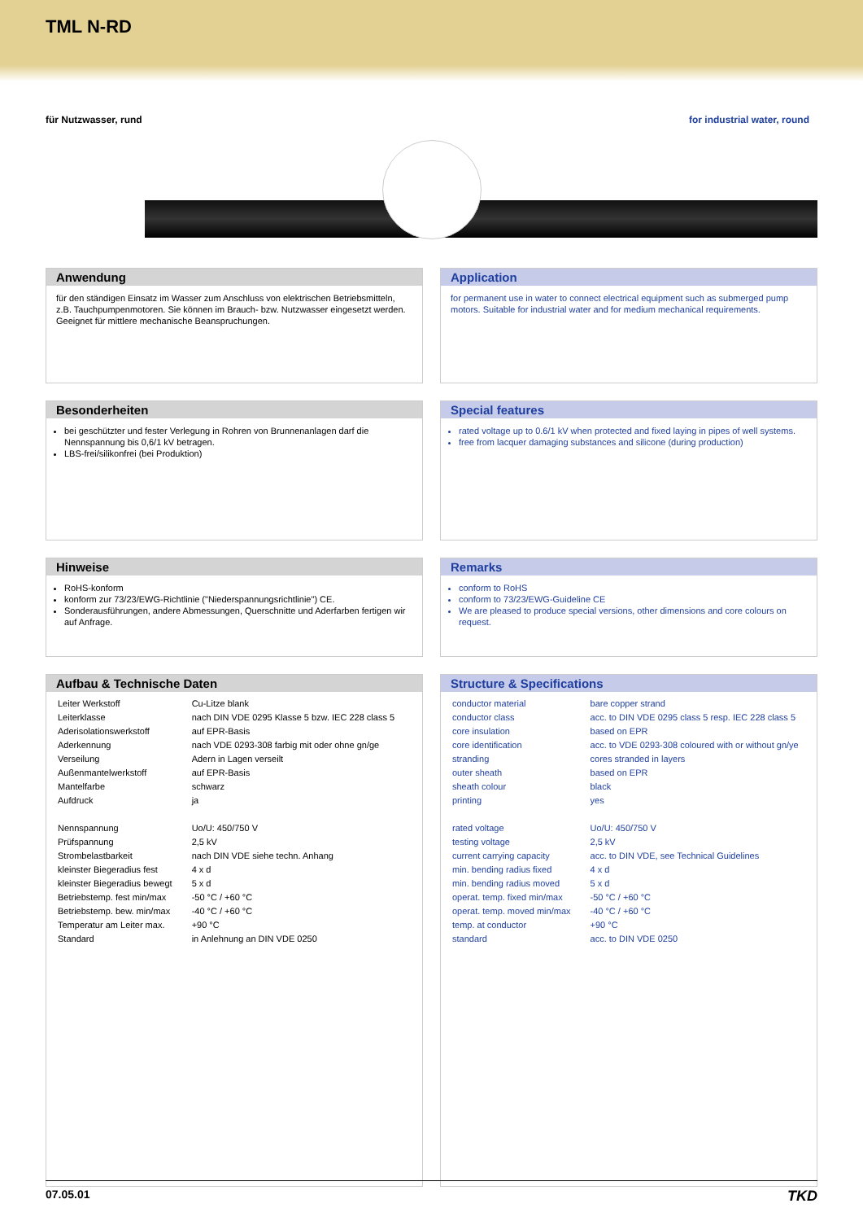TML N-RD
für Nutzwasser, rund for industrial water, round
Anwendung
für den ständigen Einsatz im Wasser zum Anschluss von elektrischen Betriebsmitteln, z.B. Tauchpumpenmotoren. Sie können im Brauch- bzw. Nutzwasser eingesetzt werden. Geeignet für mittlere mechanische Beanspruchungen.
Application
for permanent use in water to connect electrical equipment such as submerged pump motors. Suitable for industrial water and for medium mechanical requirements.
Besonderheiten
bei geschützter und fester Verlegung in Rohren von Brunnenanlagen darf die Nennspannung bis 0,6/1 kV betragen.
LBS-frei/silikonfrei (bei Produktion)
Special features
rated voltage up to 0.6/1 kV when protected and fixed laying in pipes of well systems.
free from lacquer damaging substances and silicone (during production)
Hinweise
RoHS-konform
konform zur 73/23/EWG-Richtlinie ("Niederspannungsrichtlinie") CE.
Sonderausführungen, andere Abmessungen, Querschnitte und Aderfarben fertigen wir auf Anfrage.
Remarks
conform to RoHS
conform to 73/23/EWG-Guideline CE
We are pleased to produce special versions, other dimensions and core colours on request.
Aufbau & Technische Daten
| Leiter Werkstoff | Cu-Litze blank |
| Leiterklasse | nach DIN VDE 0295 Klasse 5 bzw. IEC 228 class 5 |
| Aderisolationswerkstoff | auf EPR-Basis |
| Aderkennung | nach VDE 0293-308 farbig mit oder ohne gn/ge |
| Verseilung | Adern in Lagen verseilt |
| Außenmantelwerkstoff | auf EPR-Basis |
| Mantelfarbe | schwarz |
| Aufdruck | ja |
| Nennspannung | Uo/U: 450/750 V |
| Prüfspannung | 2,5 kV |
| Strombelastbarkeit | nach DIN VDE siehe techn. Anhang |
| kleinster Biegeradius fest | 4 x d |
| kleinster Biegeradius bewegt | 5 x d |
| Betriebstemp. fest min/max | -50 °C / +60 °C |
| Betriebstemp. bew. min/max | -40 °C / +60 °C |
| Temperatur am Leiter max. | +90 °C |
| Standard | in Anlehnung an DIN VDE 0250 |
Structure & Specifications
| conductor material | bare copper strand |
| conductor class | acc. to DIN VDE 0295 class 5 resp. IEC 228 class 5 |
| core insulation | based on EPR |
| core identification | acc. to VDE 0293-308 coloured with or without gn/ye |
| stranding | cores stranded in layers |
| outer sheath | based on EPR |
| sheath colour | black |
| printing | yes |
| rated voltage | Uo/U: 450/750 V |
| testing voltage | 2,5 kV |
| current carrying capacity | acc. to DIN VDE, see Technical Guidelines |
| min. bending radius fixed | 4 x d |
| min. bending radius moved | 5 x d |
| operat. temp. fixed min/max | -50 °C / +60 °C |
| operat. temp. moved min/max | -40 °C / +60 °C |
| temp. at conductor | +90 °C |
| standard | acc. to DIN VDE 0250 |
07.05.01 TKD